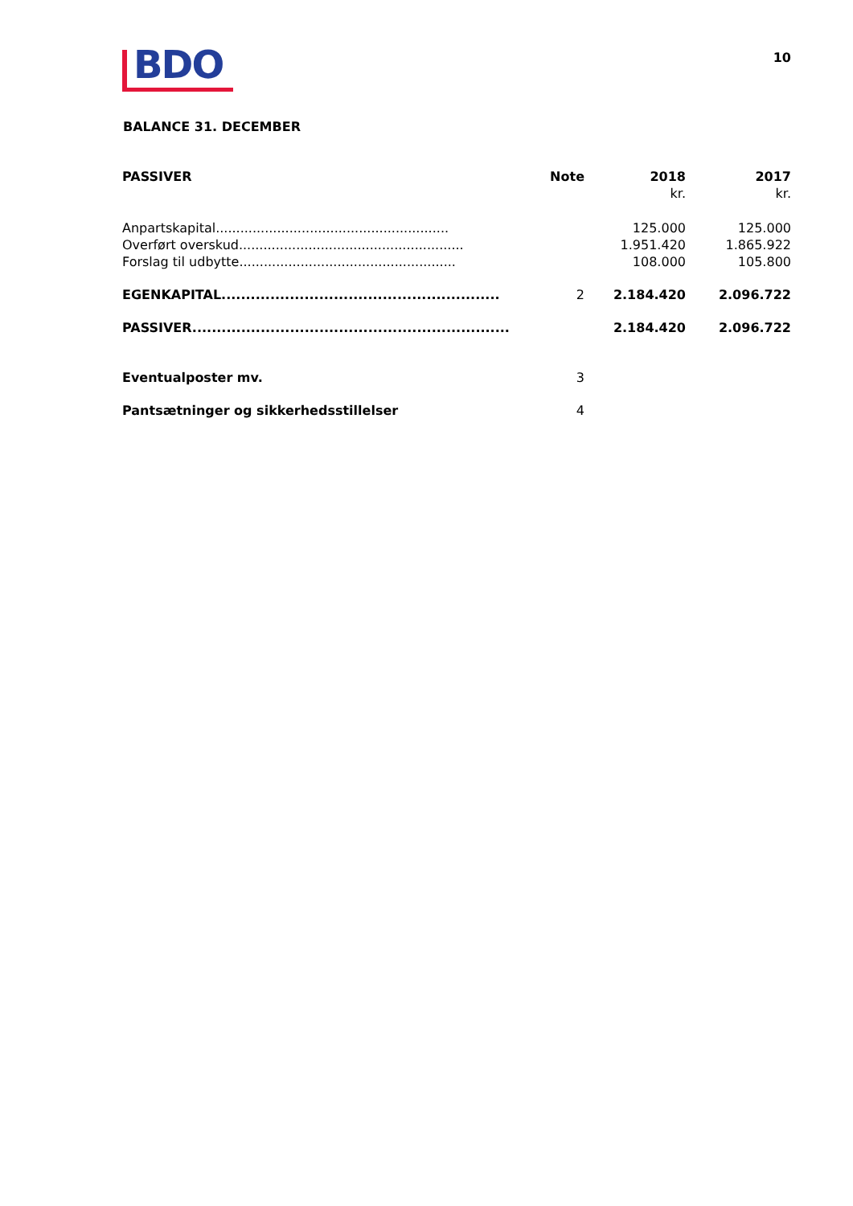BDO
10
BALANCE 31. DECEMBER
| PASSIVER | Note | 2018 kr. | 2017 kr. |
| --- | --- | --- | --- |
| Anpartskapital......................................................... | | 125.000 | 125.000 |
| Overført overskud....................................................... | | 1.951.420 | 1.865.922 |
| Forslag til udbytte..................................................... | | 108.000 | 105.800 |
| EGENKAPITAL......................................................... | 2 | 2.184.420 | 2.096.722 |
| PASSIVER................................................................. | | 2.184.420 | 2.096.722 |
| Eventualposter mv. | 3 | | |
| Pantsætninger og sikkerhedsstillelser | 4 | | |